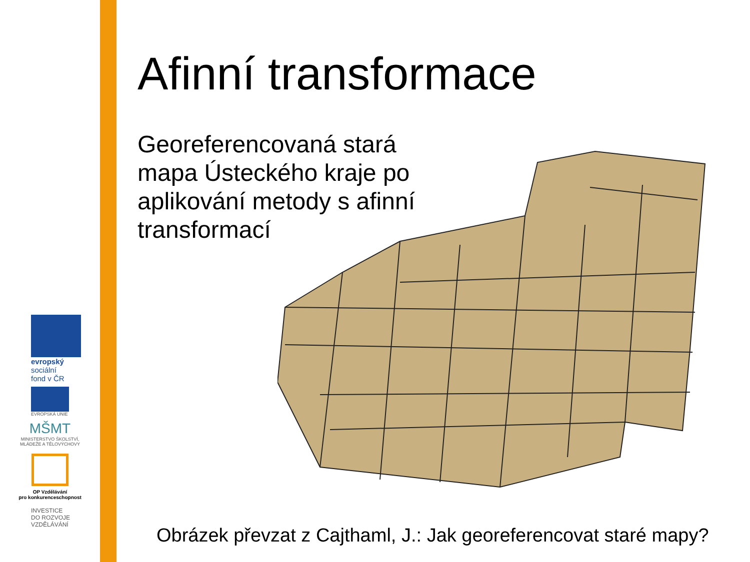evropský
sociální
fond v ČR
EVROPSKÁ UNIE
MŠMT
MINISTERSTVO ŠKOLSTVÍ,
MLÁDEŽE A TĚLOVÝCHOVY
OP Vzdělávání
pro konkurenceschopnost
INVESTICE
DO ROZVOJE
VZDĚLÁVÁNÍ
Afinní transformace
Georeferencovaná stará mapa Ústeckého kraje po aplikování metody s afinní transformací
Obrázek převzat z Cajthaml, J.: Jak georeferencovat staré mapy?